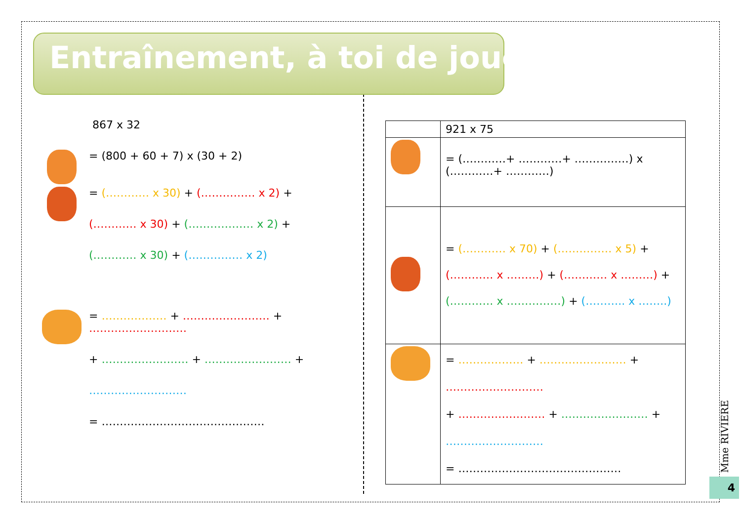Entraînement, à toi de jouer !
867 x 32
= (800 + 60 + 7) x (30 + 2)
= (………… x 30) + (…………… x 2) +
(………… x 30) + (……………… x 2) +
(………… x 30) + (…………… x 2)
= ……………… + …………………… + ………………………
+ …………………… + …………………… +
………………………
= ………………………………………
| | 921 x 75 |
| | = (…………+ …………+ ……………) x (…………+ …………) |
| | = (………… x 70) + (…………… x 5) + (………… x ………) + (………… x ………) + (………… x ……………) + (……….. x ……..) |
| | = ……………… + …………………… + ……………………… + …………………… + …………………… + ……………………… = ……………………………………… |
Mme RIVIERE
4